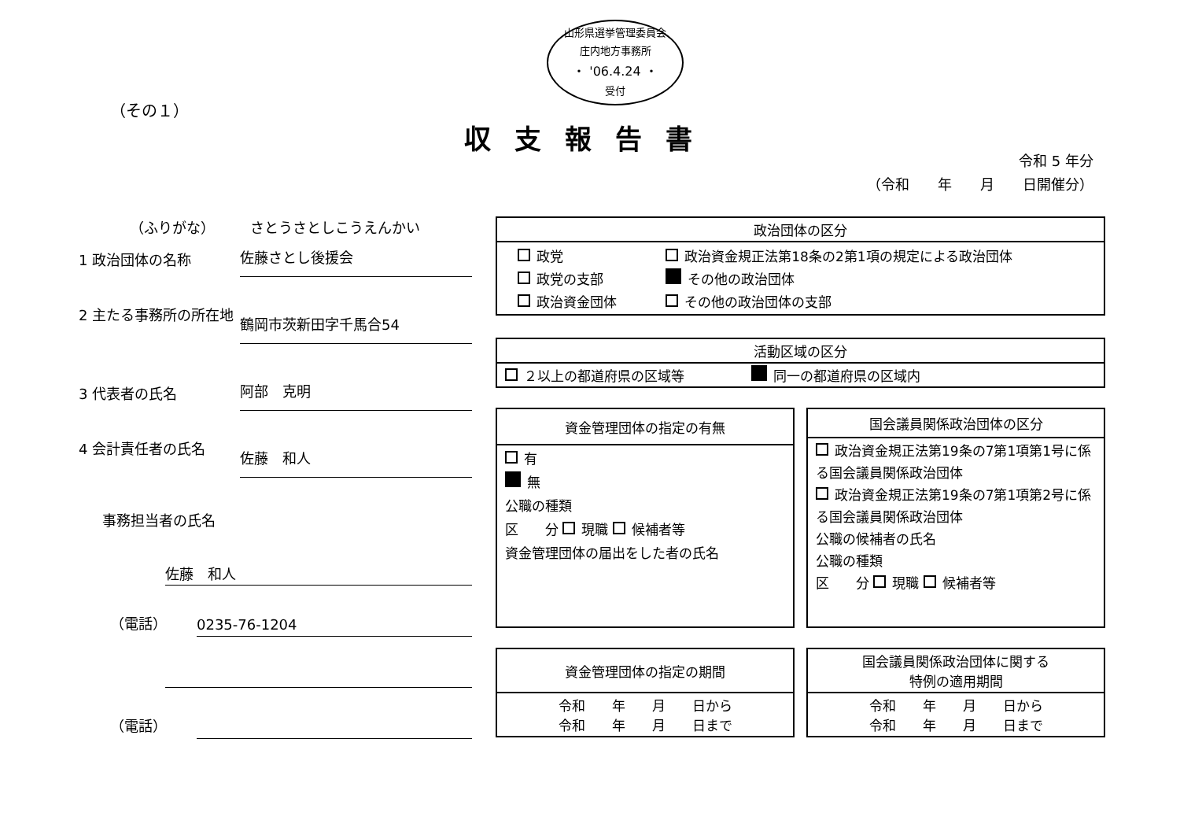山形県選挙管理委員会
庄内地方事務所
・ '06.4.24 ・
受付
（その１）
収支報告書
令和 5 年分
（令和　　年　　月　　日開催分）
（ふりがな）　　　さとうさとしこうえんかい
1 政治団体の名称
佐藤さとし後援会
2 主たる事務所の所在地
鶴岡市茨新田字千馬合54
3 代表者の氏名
阿部　克明
4 会計責任者の氏名
佐藤　和人
事務担当者の氏名
佐藤　和人
（電話）
0235-76-1204
（電話）
| 政治団体の区分 |
| --- |
| / 政党 / 政治資金規正法第18条の2第1項の規定による政治団体 / / 政党の支部 / その他の政治団体 / / 政治資金団体 / その他の政治団体の支部 / |
| 活動区域の区分 |
| --- |
| ２以上の都道府県の区域等 同一の都道府県の区域内 |
| 資金管理団体の指定の有無 |
| --- |
| 有 無 公職の種類 区 分 現職 候補者等 資金管理団体の届出をした者の氏名 |
| 国会議員関係政治団体の区分 |
| --- |
| 政治資金規正法第19条の7第1項第1号に係る国会議員関係政治団体 政治資金規正法第19条の7第1項第2号に係る国会議員関係政治団体 公職の候補者の氏名 公職の種類 区 分 現職 候補者等 |
| 資金管理団体の指定の期間 |
| --- |
| 令和 年 月 日から 令和 年 月 日まで |
| 国会議員関係政治団体に関する 特例の適用期間 |
| --- |
| 令和 年 月 日から 令和 年 月 日まで |